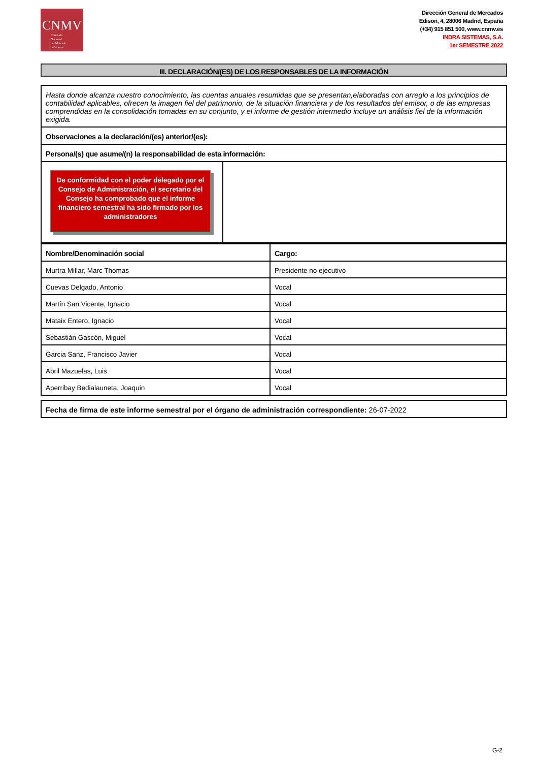CNMV
Comisión
Nacional
del Mercado
de Valores
Dirección General de Mercados
Edison, 4, 28006 Madrid, España
(+34) 915 851 500, www.cnmv.es
INDRA SISTEMAS, S.A.
1er SEMESTRE 2022
III. DECLARACIÓN/(ES) DE LOS RESPONSABLES DE LA INFORMACIÓN
Hasta donde alcanza nuestro conocimiento, las cuentas anuales resumidas que se presentan,elaboradas con arreglo a los principios de contabilidad aplicables, ofrecen la imagen fiel del patrimonio, de la situación financiera y de los resultados del emisor, o de las empresas comprendidas en la consolidación tomadas en su conjunto, y el informe de gestión intermedio incluye un análisis fiel de la información exigida.
Observaciones a la declaración/(es) anterior/(es):
Persona/(s) que asume/(n) la responsabilidad de esta información:
De conformidad con el poder delegado por el Consejo de Administración, el secretario del Consejo ha comprobado que el informe financiero semestral ha sido firmado por los administradores
| Nombre/Denominación social | Cargo: |
| --- | --- |
| Murtra Millar, Marc Thomas | Presidente no ejecutivo |
| Cuevas Delgado, Antonio | Vocal |
| Martín San Vicente, Ignacio | Vocal |
| Mataix Entero, Ignacio | Vocal |
| Sebastián Gascón, Miguel | Vocal |
| Garcia Sanz, Francisco Javier | Vocal |
| Abril Mazuelas, Luis | Vocal |
| Aperribay Bedialauneta, Joaquin | Vocal |
Fecha de firma de este informe semestral por el órgano de administración correspondiente: 26-07-2022
G-2